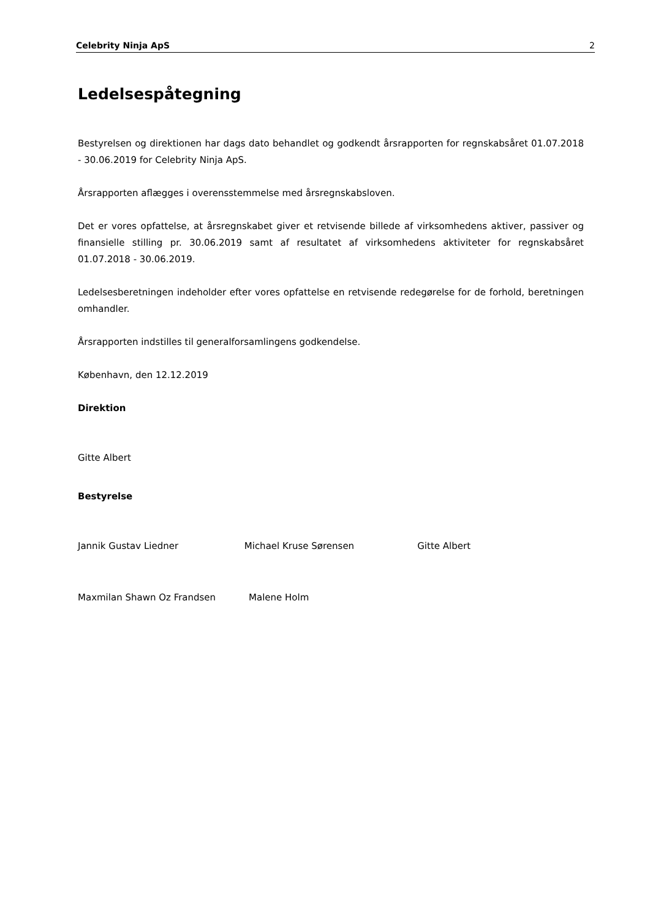Celebrity Ninja ApS 2
Ledelsespåtegning
Bestyrelsen og direktionen har dags dato behandlet og godkendt årsrapporten for regnskabsåret 01.07.2018 - 30.06.2019 for Celebrity Ninja ApS.
Årsrapporten aflægges i overensstemmelse med årsregnskabsloven.
Det er vores opfattelse, at årsregnskabet giver et retvisende billede af virksomhedens aktiver, passiver og finansielle stilling pr. 30.06.2019 samt af resultatet af virksomhedens aktiviteter for regnskabsåret 01.07.2018 - 30.06.2019.
Ledelsesberetningen indeholder efter vores opfattelse en retvisende redegørelse for de forhold, beretningen omhandler.
Årsrapporten indstilles til generalforsamlingens godkendelse.
København, den 12.12.2019
Direktion
Gitte Albert
Bestyrelse
Jannik Gustav Liedner Michael Kruse Sørensen Gitte Albert
Maxmilan Shawn Oz Frandsen Malene Holm